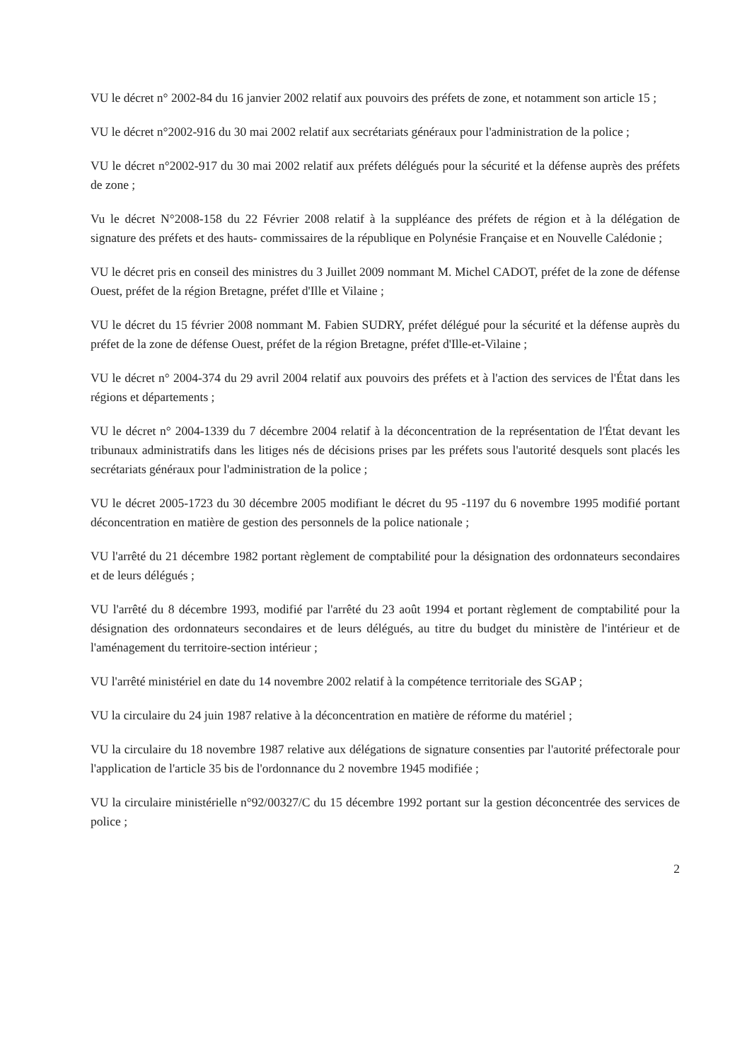VU le décret n° 2002-84 du 16 janvier 2002 relatif aux pouvoirs des préfets de zone, et notamment son article 15 ;
VU le décret n°2002-916 du 30 mai 2002 relatif aux secrétariats généraux pour l'administration de la police ;
VU le décret n°2002-917 du 30 mai 2002 relatif aux préfets délégués pour la sécurité et la défense auprès des préfets de zone ;
Vu le décret N°2008-158 du 22 Février 2008 relatif à la suppléance des préfets de région et à la délégation de signature des préfets et des hauts- commissaires de la république en Polynésie Française et en Nouvelle Calédonie ;
VU le décret pris en conseil des ministres du 3 Juillet 2009 nommant M. Michel CADOT, préfet de la zone de défense Ouest, préfet de la région Bretagne, préfet d'Ille et Vilaine ;
VU le décret du 15 février 2008 nommant M. Fabien SUDRY, préfet délégué pour la sécurité et la défense auprès du préfet de la zone de défense Ouest, préfet de la région Bretagne, préfet d'Ille-et-Vilaine ;
VU le décret n° 2004-374 du 29 avril 2004 relatif aux pouvoirs des préfets et à l'action des services de l'État dans les régions et départements ;
VU le décret n° 2004-1339 du 7 décembre 2004 relatif à la déconcentration de la représentation de l'État devant les tribunaux administratifs dans les litiges nés de décisions prises par les préfets sous l'autorité desquels sont placés les secrétariats généraux pour l'administration de la police ;
VU le décret 2005-1723 du 30 décembre 2005 modifiant le décret du 95 -1197 du 6 novembre 1995 modifié portant déconcentration en matière de gestion des personnels de la police nationale ;
VU l'arrêté du 21 décembre 1982 portant règlement de comptabilité pour la désignation des ordonnateurs secondaires et de leurs délégués ;
VU l'arrêté du 8 décembre 1993, modifié par l'arrêté du 23 août 1994 et portant règlement de comptabilité pour la désignation des ordonnateurs secondaires et de leurs délégués, au titre du budget du ministère de l'intérieur et de l'aménagement du territoire-section intérieur ;
VU l'arrêté ministériel en date du 14 novembre 2002 relatif à la compétence territoriale des SGAP ;
VU la circulaire du 24 juin 1987 relative à la déconcentration en matière de réforme du matériel ;
VU la circulaire du 18 novembre 1987 relative aux délégations de signature consenties par l'autorité préfectorale pour l'application de l'article 35 bis de l'ordonnance du 2 novembre 1945 modifiée ;
VU la circulaire ministérielle n°92/00327/C du 15 décembre 1992 portant sur la gestion déconcentrée des services de police ;
2